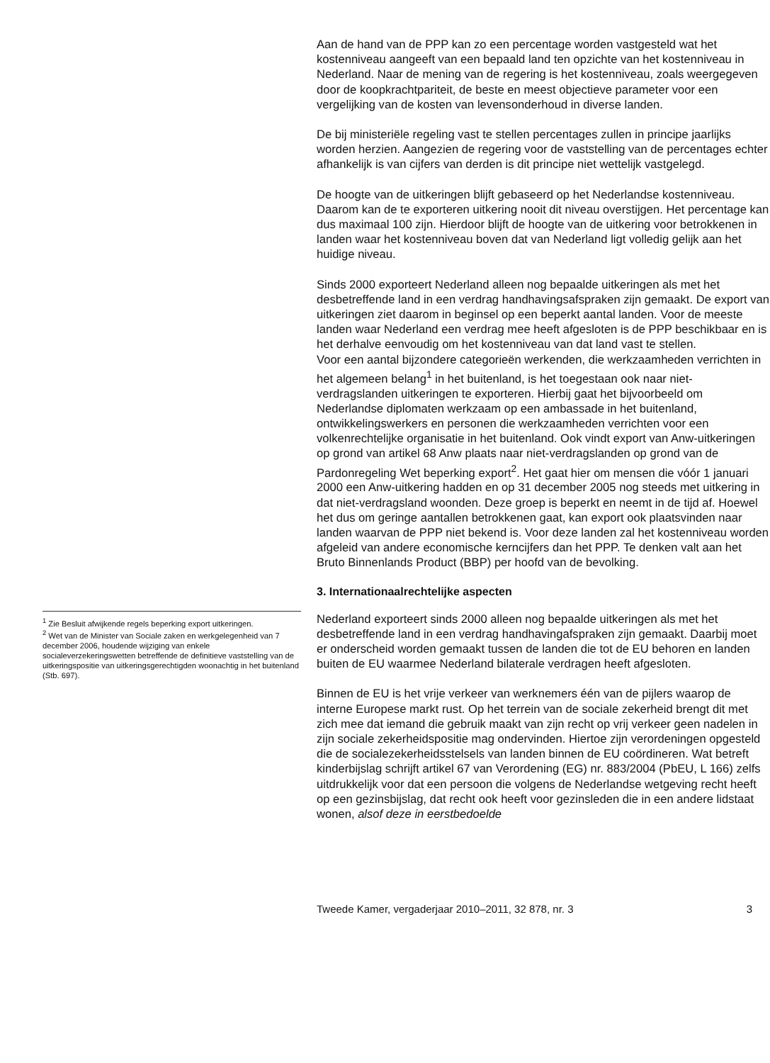<sup>1</sup> Zie Besluit afwijkende regels beperking export uitkeringen.
<sup>2</sup> Wet van de Minister van Sociale zaken en werkgelegenheid van 7 december 2006, houdende wijziging van enkele socialeverzekeringswetten betreffende de definitieve vaststelling van de uitkeringspositie van uitkeringsgerechtigden woonachtig in het buitenland (Stb. 697).
Aan de hand van de PPP kan zo een percentage worden vastgesteld wat het kostenniveau aangeeft van een bepaald land ten opzichte van het kostenniveau in Nederland. Naar de mening van de regering is het kostenniveau, zoals weergegeven door de koopkrachtpariteit, de beste en meest objectieve parameter voor een vergelijking van de kosten van levensonderhoud in diverse landen.
De bij ministeriële regeling vast te stellen percentages zullen in principe jaarlijks worden herzien. Aangezien de regering voor de vaststelling van de percentages echter afhankelijk is van cijfers van derden is dit principe niet wettelijk vastgelegd.
De hoogte van de uitkeringen blijft gebaseerd op het Nederlandse kostenniveau. Daarom kan de te exporteren uitkering nooit dit niveau overstijgen. Het percentage kan dus maximaal 100 zijn. Hierdoor blijft de hoogte van de uitkering voor betrokkenen in landen waar het kostenniveau boven dat van Nederland ligt volledig gelijk aan het huidige niveau.
Sinds 2000 exporteert Nederland alleen nog bepaalde uitkeringen als met het desbetreffende land in een verdrag handhavingsafspraken zijn gemaakt. De export van uitkeringen ziet daarom in beginsel op een beperkt aantal landen. Voor de meeste landen waar Nederland een verdrag mee heeft afgesloten is de PPP beschikbaar en is het derhalve eenvoudig om het kostenniveau van dat land vast te stellen.
Voor een aantal bijzondere categorieën werkenden, die werkzaamheden verrichten in het algemeen belang<sup>1</sup> in het buitenland, is het toegestaan ook naar niet-verdragslanden uitkeringen te exporteren. Hierbij gaat het bijvoorbeeld om Nederlandse diplomaten werkzaam op een ambassade in het buitenland, ontwikkelingswerkers en personen die werkzaamheden verrichten voor een volkenrechtelijke organisatie in het buitenland. Ook vindt export van Anw-uitkeringen op grond van artikel 68 Anw plaats naar niet-verdragslanden op grond van de Pardonregeling Wet beperking export<sup>2</sup>. Het gaat hier om mensen die vóór 1 januari 2000 een Anw-uitkering hadden en op 31 december 2005 nog steeds met uitkering in dat niet-verdragsland woonden. Deze groep is beperkt en neemt in de tijd af. Hoewel het dus om geringe aantallen betrokkenen gaat, kan export ook plaatsvinden naar landen waarvan de PPP niet bekend is. Voor deze landen zal het kostenniveau worden afgeleid van andere economische kerncijfers dan het PPP. Te denken valt aan het Bruto Binnenlands Product (BBP) per hoofd van de bevolking.
3. Internationaalrechtelijke aspecten
Nederland exporteert sinds 2000 alleen nog bepaalde uitkeringen als met het desbetreffende land in een verdrag handhavingafspraken zijn gemaakt. Daarbij moet er onderscheid worden gemaakt tussen de landen die tot de EU behoren en landen buiten de EU waarmee Nederland bilaterale verdragen heeft afgesloten.
Binnen de EU is het vrije verkeer van werknemers één van de pijlers waarop de interne Europese markt rust. Op het terrein van de sociale zekerheid brengt dit met zich mee dat iemand die gebruik maakt van zijn recht op vrij verkeer geen nadelen in zijn sociale zekerheidspositie mag ondervinden. Hiertoe zijn verordeningen opgesteld die de socialezekerheidsstelsels van landen binnen de EU coördineren. Wat betreft kinderbijslag schrijft artikel 67 van Verordening (EG) nr. 883/2004 (PbEU, L 166) zelfs uitdrukkelijk voor dat een persoon die volgens de Nederlandse wetgeving recht heeft op een gezinsbijslag, dat recht ook heeft voor gezinsleden die in een andere lidstaat wonen, alsof deze in eerstbedoelde
Tweede Kamer, vergaderjaar 2010–2011, 32 878, nr. 3 3